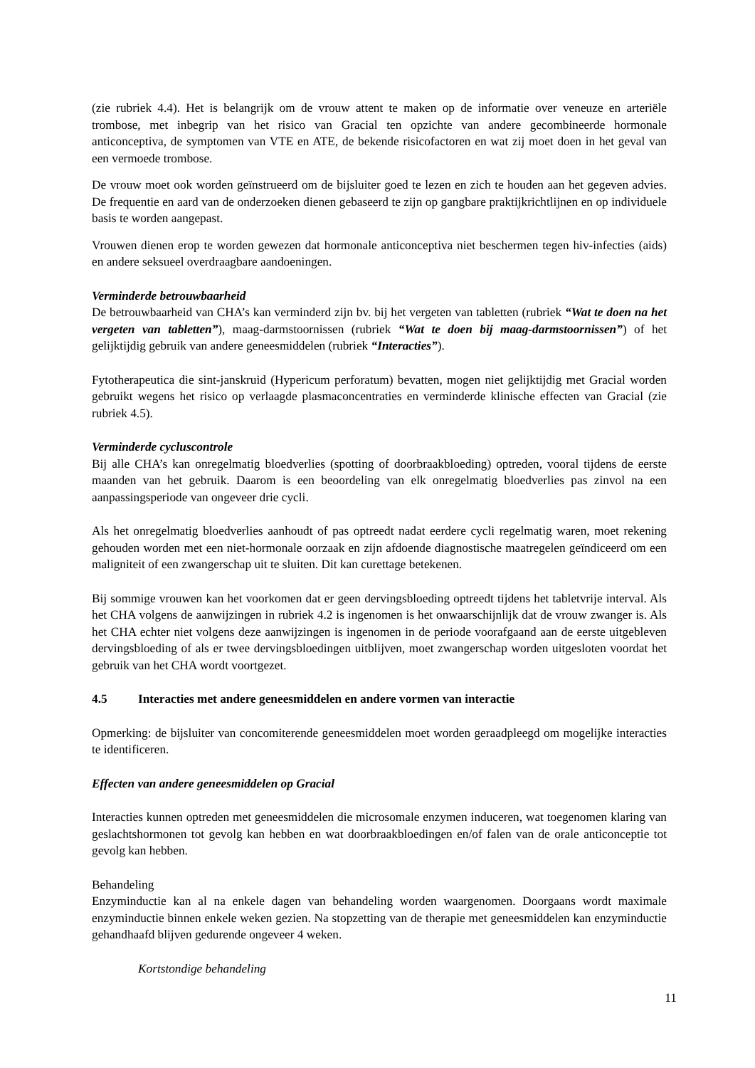(zie rubriek 4.4). Het is belangrijk om de vrouw attent te maken op de informatie over veneuze en arteriële trombose, met inbegrip van het risico van Gracial ten opzichte van andere gecombineerde hormonale anticonceptiva, de symptomen van VTE en ATE, de bekende risicofactoren en wat zij moet doen in het geval van een vermoede trombose.
De vrouw moet ook worden geïnstrueerd om de bijsluiter goed te lezen en zich te houden aan het gegeven advies. De frequentie en aard van de onderzoeken dienen gebaseerd te zijn op gangbare praktijkrichtlijnen en op individuele basis te worden aangepast.
Vrouwen dienen erop te worden gewezen dat hormonale anticonceptiva niet beschermen tegen hiv-infecties (aids) en andere seksueel overdraagbare aandoeningen.
Verminderde betrouwbaarheid
De betrouwbaarheid van CHA’s kan verminderd zijn bv. bij het vergeten van tabletten (rubriek “Wat te doen na het vergeten van tabletten”), maag-darmstoornissen (rubriek “Wat te doen bij maag-darmstoornissen”) of het gelijktijdig gebruik van andere geneesmiddelen (rubriek “Interacties”).
Fytotherapeutica die sint-janskruid (Hypericum perforatum) bevatten, mogen niet gelijktijdig met Gracial worden gebruikt wegens het risico op verlaagde plasmaconcentraties en verminderde klinische effecten van Gracial (zie rubriek 4.5).
Verminderde cycluscontrole
Bij alle CHA’s kan onregelmatig bloedverlies (spotting of doorbraakbloeding) optreden, vooral tijdens de eerste maanden van het gebruik. Daarom is een beoordeling van elk onregelmatig bloedverlies pas zinvol na een aanpassingsperiode van ongeveer drie cycli.
Als het onregelmatig bloedverlies aanhoudt of pas optreedt nadat eerdere cycli regelmatig waren, moet rekening gehouden worden met een niet-hormonale oorzaak en zijn afdoende diagnostische maatregelen geïndiceerd om een maligniteit of een zwangerschap uit te sluiten. Dit kan curettage betekenen.
Bij sommige vrouwen kan het voorkomen dat er geen dervingsbloeding optreedt tijdens het tabletvrije interval. Als het CHA volgens de aanwijzingen in rubriek 4.2 is ingenomen is het onwaarschijnlijk dat de vrouw zwanger is. Als het CHA echter niet volgens deze aanwijzingen is ingenomen in de periode voorafgaand aan de eerste uitgebleven dervingsbloeding of als er twee dervingsbloedingen uitblijven, moet zwangerschap worden uitgesloten voordat het gebruik van het CHA wordt voortgezet.
4.5 Interacties met andere geneesmiddelen en andere vormen van interactie
Opmerking: de bijsluiter van concomiterende geneesmiddelen moet worden geraadpleegd om mogelijke interacties te identificeren.
Effecten van andere geneesmiddelen op Gracial
Interacties kunnen optreden met geneesmiddelen die microsomale enzymen induceren, wat toegenomen klaring van geslachtshormonen tot gevolg kan hebben en wat doorbraakbloedingen en/of falen van de orale anticonceptie tot gevolg kan hebben.
Behandeling
Enzyminductie kan al na enkele dagen van behandeling worden waargenomen. Doorgaans wordt maximale enzyminductie binnen enkele weken gezien. Na stopzetting van de therapie met geneesmiddelen kan enzyminductie gehandhaafd blijven gedurende ongeveer 4 weken.
Kortstondige behandeling
11